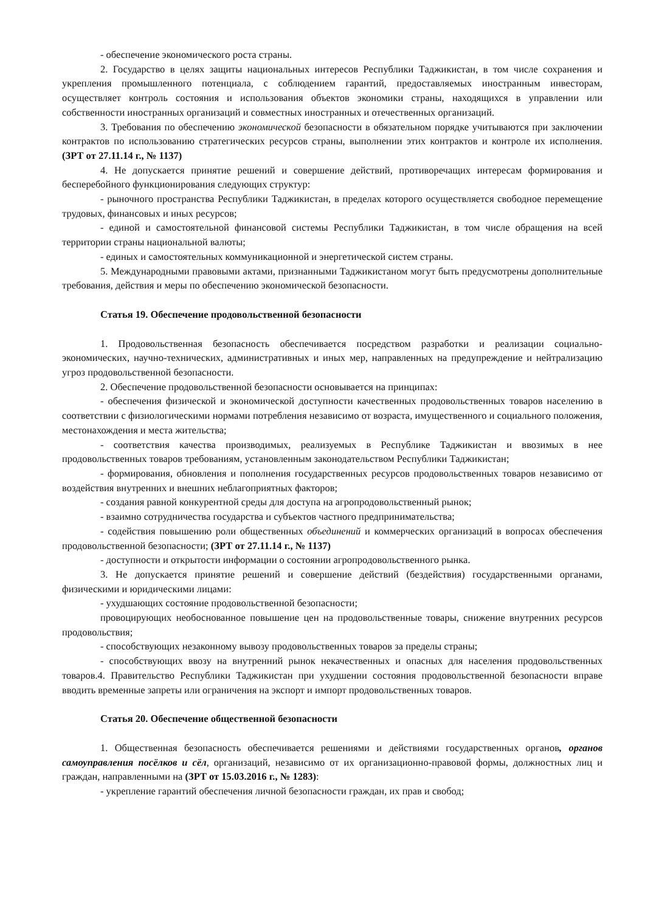- обеспечение экономического роста страны.
2. Государство в целях защиты национальных интересов Республики Таджикистан, в том числе сохранения и укрепления промышленного потенциала, с соблюдением гарантий, предоставляемых иностранным инвесторам, осуществляет контроль состояния и использования объектов экономики страны, находящихся в управлении или собственности иностранных организаций и совместных иностранных и отечественных организаций.
3. Требования по обеспечению экономической безопасности в обязательном порядке учитываются при заключении контрактов по использованию стратегических ресурсов страны, выполнении этих контрактов и контроле их исполнения. (ЗРТ от 27.11.14 г., № 1137)
4. Не допускается принятие решений и совершение действий, противоречащих интересам формирования и бесперебойного функционирования следующих структур:
- рыночного пространства Республики Таджикистан, в пределах которого осуществляется свободное перемещение трудовых, финансовых и иных ресурсов;
- единой и самостоятельной финансовой системы Республики Таджикистан, в том числе обращения на всей территории страны национальной валюты;
- единых и самостоятельных коммуникационной и энергетической систем страны.
5. Международными правовыми актами, признанными Таджикистаном могут быть предусмотрены дополнительные требования, действия и меры по обеспечению экономической безопасности.
Статья 19. Обеспечение продовольственной безопасности
1. Продовольственная безопасность обеспечивается посредством разработки и реализации социально-экономических, научно-технических, административных и иных мер, направленных на предупреждение и нейтрализацию угроз продовольственной безопасности.
2. Обеспечение продовольственной безопасности основывается на принципах:
- обеспечения физической и экономической доступности качественных продовольственных товаров населению в соответствии с физиологическими нормами потребления независимо от возраста, имущественного и социального положения, местонахождения и места жительства;
- соответствия качества производимых, реализуемых в Республике Таджикистан и ввозимых в нее продовольственных товаров требованиям, установленным законодательством Республики Таджикистан;
- формирования, обновления и пополнения государственных ресурсов продовольственных товаров независимо от воздействия внутренних и внешних неблагоприятных факторов;
- создания равной конкурентной среды для доступа на агропродовольственный рынок;
- взаимно сотрудничества государства и субъектов частного предпринимательства;
- содействия повышению роли общественных объединений и коммерческих организаций в вопросах обеспечения продовольственной безопасности; (ЗРТ от 27.11.14 г., № 1137)
- доступности и открытости информации о состоянии агропродовольственного рынка.
3. Не допускается принятие решений и совершение действий (бездействия) государственными органами, физическими и юридическими лицами:
- ухудшающих состояние продовольственной безопасности;
провоцирующих необоснованное повышение цен на продовольственные товары, снижение внутренних ресурсов продовольствия;
- способствующих незаконному вывозу продовольственных товаров за пределы страны;
- способствующих ввозу на внутренний рынок некачественных и опасных для населения продовольственных товаров.4. Правительство Республики Таджикистан при ухудшении состояния продовольственной безопасности вправе вводить временные запреты или ограничения на экспорт и импорт продовольственных товаров.
Статья 20. Обеспечение общественной безопасности
1. Общественная безопасность обеспечивается решениями и действиями государственных органов, органов самоуправления посёлков и сёл, организаций, независимо от их организационно-правовой формы, должностных лиц и граждан, направленными на (ЗРТ от 15.03.2016 г., № 1283):
- укрепление гарантий обеспечения личной безопасности граждан, их прав и свобод;